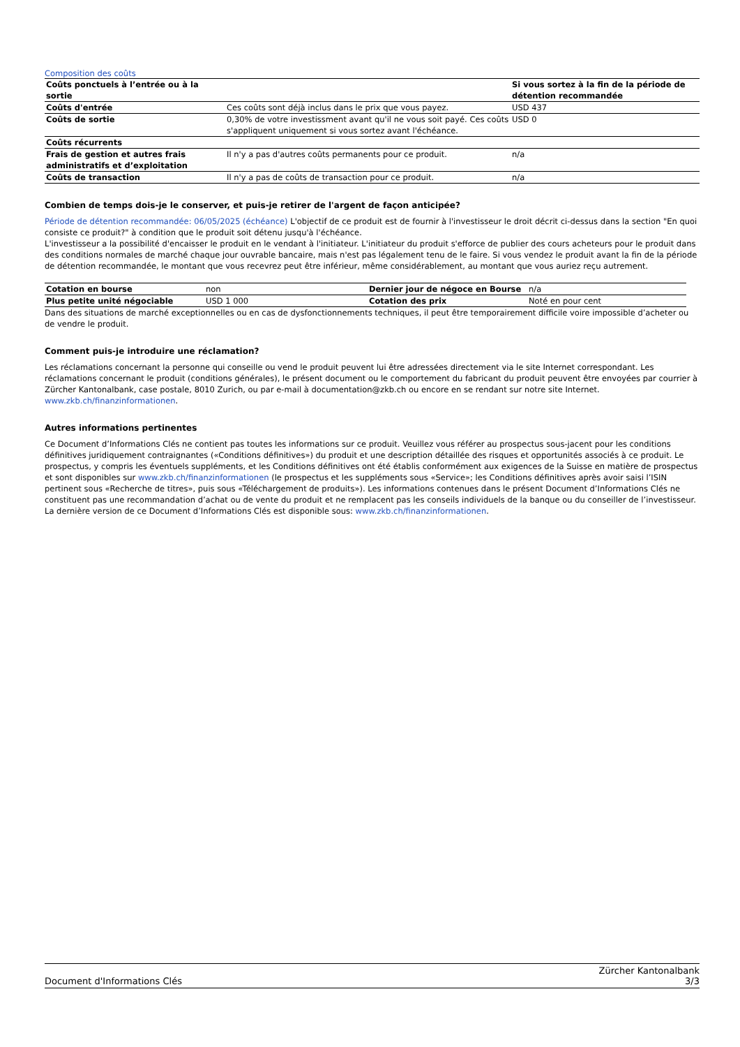Composition des coûts
| Coûts ponctuels à l’entrée ou à la sortie | | Si vous sortez à la fin de la période de détention recommandée |
| Coûts d'entrée | Ces coûts sont déjà inclus dans le prix que vous payez. | USD 437 |
| Coûts de sortie | 0,30% de votre investissment avant qu'il ne vous soit payé. Ces coûts s'appliquent uniquement si vous sortez avant l'échéance. | USD 0 |
| Coûts récurrents | | |
| Frais de gestion et autres frais administratifs et d’exploitation | Il n'y a pas d'autres coûts permanents pour ce produit. | n/a |
| Coûts de transaction | Il n'y a pas de coûts de transaction pour ce produit. | n/a |
Combien de temps dois-je le conserver, et puis-je retirer de l'argent de façon anticipée?
Période de détention recommandée: 06/05/2025 (échéance) L'objectif de ce produit est de fournir à l'investisseur le droit décrit ci-dessus dans la section "En quoi consiste ce produit?" à condition que le produit soit détenu jusqu'à l'échéance.
L'investisseur a la possibilité d'encaisser le produit en le vendant à l'initiateur. L'initiateur du produit s'efforce de publier des cours acheteurs pour le produit dans des conditions normales de marché chaque jour ouvrable bancaire, mais n'est pas légalement tenu de le faire. Si vous vendez le produit avant la fin de la période de détention recommandée, le montant que vous recevrez peut être inférieur, même considérablement, au montant que vous auriez reçu autrement.
| Cotation en bourse | non | Dernier jour de négoce en Bourse | n/a |
| Plus petite unité négociable | USD 1 000 | Cotation des prix | Noté en pour cent |
Dans des situations de marché exceptionnelles ou en cas de dysfonctionnements techniques, il peut être temporairement difficile voire impossible d’acheter ou de vendre le produit.
Comment puis-je introduire une réclamation?
Les réclamations concernant la personne qui conseille ou vend le produit peuvent lui être adressées directement via le site Internet correspondant. Les réclamations concernant le produit (conditions générales), le présent document ou le comportement du fabricant du produit peuvent être envoyées par courrier à Zürcher Kantonalbank, case postale, 8010 Zurich, ou par e-mail à documentation@zkb.ch ou encore en se rendant sur notre site Internet.
www.zkb.ch/finanzinformationen.
Autres informations pertinentes
Ce Document d’Informations Clés ne contient pas toutes les informations sur ce produit. Veuillez vous référer au prospectus sous-jacent pour les conditions définitives juridiquement contraignantes («Conditions définitives») du produit et une description détaillée des risques et opportunités associés à ce produit. Le prospectus, y compris les éventuels suppléments, et les Conditions définitives ont été établis conformément aux exigences de la Suisse en matière de prospectus et sont disponibles sur www.zkb.ch/finanzinformationen (le prospectus et les suppléments sous «Service»; les Conditions définitives après avoir saisi l’ISIN pertinent sous «Recherche de titres», puis sous «Téléchargement de produits»). Les informations contenues dans le présent Document d’Informations Clés ne constituent pas une recommandation d’achat ou de vente du produit et ne remplacent pas les conseils individuels de la banque ou du conseiller de l’investisseur. La dernière version de ce Document d’Informations Clés est disponible sous: www.zkb.ch/finanzinformationen.
Document d'Informations Clés Zürcher Kantonalbank
3/3